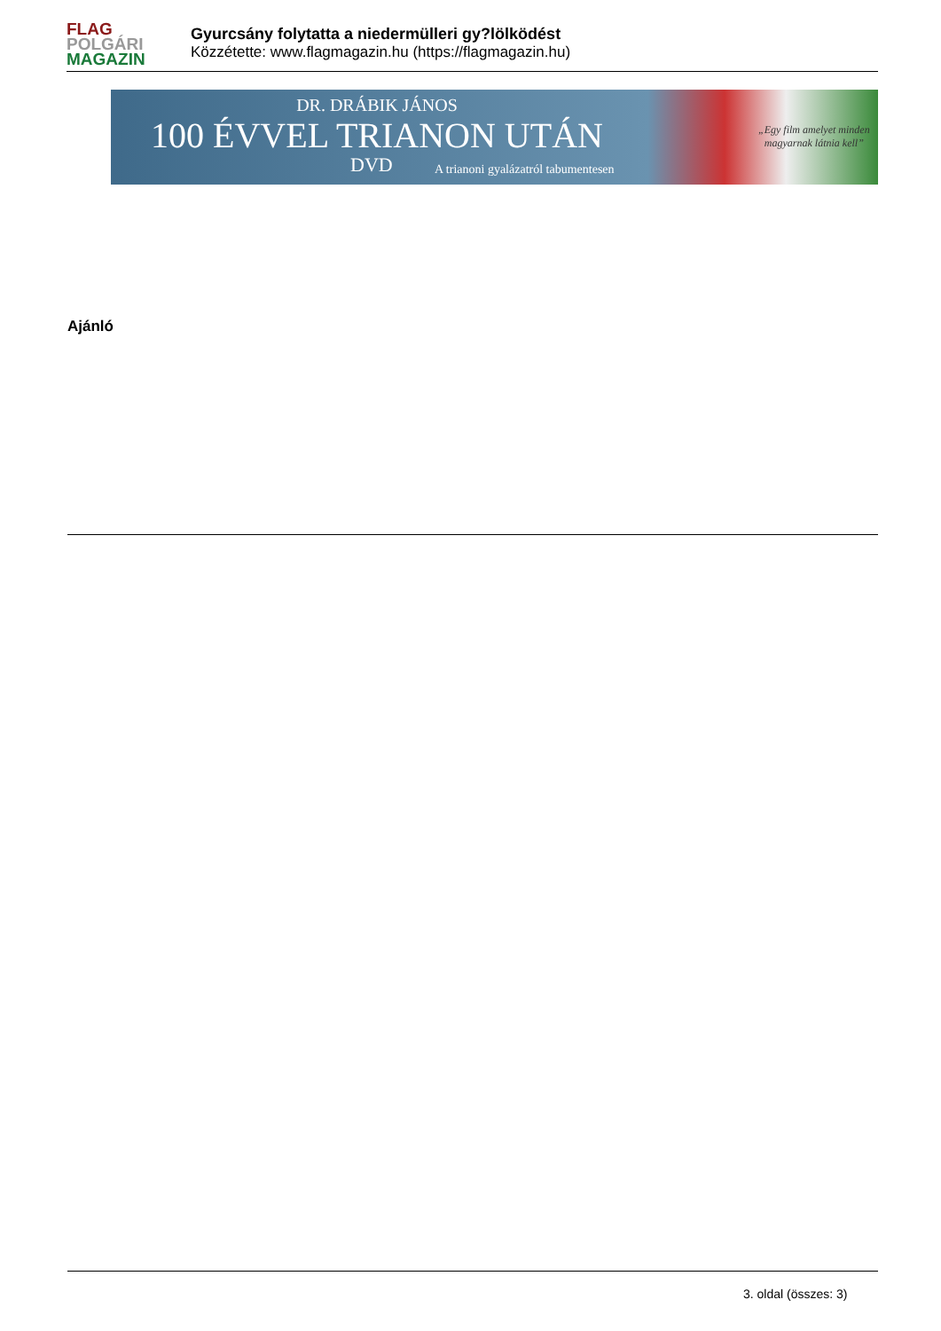FLAG
POLGÁRI
MAGAZIN
Gyurcsány folytatta a niedermülleri gy?lölködést
Közzétette: www.flagmagazin.hu (https://flagmagazin.hu)
DR. DRÁBIK JÁNOS
100 ÉVVEL TRIANON UTÁN
DVD
A trianoni gyalázatról tabumentesen
„Egy film amelyet minden
magyarnak látnia kell”
Ajánló
3. oldal (összes: 3)